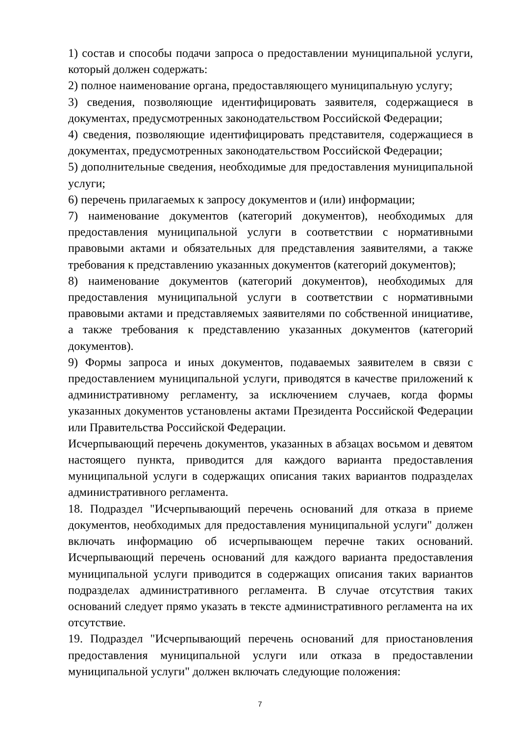1) состав и способы подачи запроса о предоставлении муниципальной услуги, который должен содержать:
2) полное наименование органа, предоставляющего муниципальную услугу;
3) сведения, позволяющие идентифицировать заявителя, содержащиеся в документах, предусмотренных законодательством Российской Федерации;
4) сведения, позволяющие идентифицировать представителя, содержащиеся в документах, предусмотренных законодательством Российской Федерации;
5) дополнительные сведения, необходимые для предоставления муниципальной услуги;
6) перечень прилагаемых к запросу документов и (или) информации;
7) наименование документов (категорий документов), необходимых для предоставления муниципальной услуги в соответствии с нормативными правовыми актами и обязательных для представления заявителями, а также требования к представлению указанных документов (категорий документов);
8) наименование документов (категорий документов), необходимых для предоставления муниципальной услуги в соответствии с нормативными правовыми актами и представляемых заявителями по собственной инициативе, а также требования к представлению указанных документов (категорий документов).
9) Формы запроса и иных документов, подаваемых заявителем в связи с предоставлением муниципальной услуги, приводятся в качестве приложений к административному регламенту, за исключением случаев, когда формы указанных документов установлены актами Президента Российской Федерации или Правительства Российской Федерации.
Исчерпывающий перечень документов, указанных в абзацах восьмом и девятом настоящего пункта, приводится для каждого варианта предоставления муниципальной услуги в содержащих описания таких вариантов подразделах административного регламента.
18. Подраздел "Исчерпывающий перечень оснований для отказа в приеме документов, необходимых для предоставления муниципальной услуги" должен включать информацию об исчерпывающем перечне таких оснований. Исчерпывающий перечень оснований для каждого варианта предоставления муниципальной услуги приводится в содержащих описания таких вариантов подразделах административного регламента. В случае отсутствия таких оснований следует прямо указать в тексте административного регламента на их отсутствие.
19. Подраздел "Исчерпывающий перечень оснований для приостановления предоставления муниципальной услуги или отказа в предоставлении муниципальной услуги" должен включать следующие положения:
7